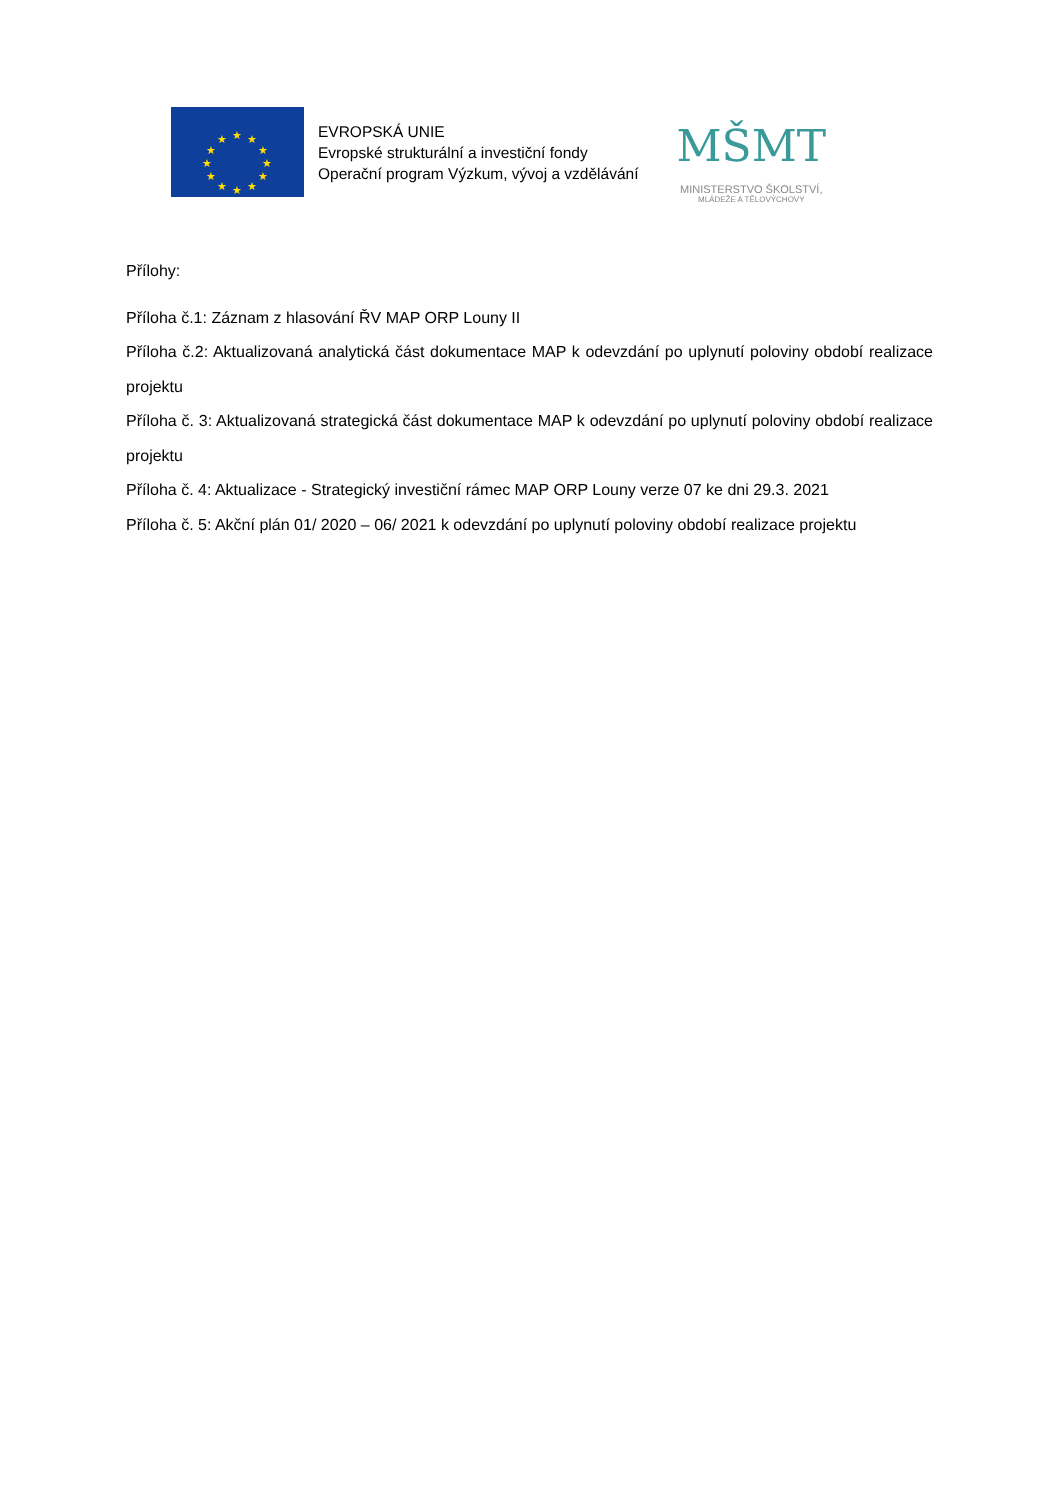★
★
★
★
★
★
★
★
★
★
★
★
EVROPSKÁ UNIE
Evropské strukturální a investiční fondy
Operační program Výzkum, vývoj a vzdělávání
MŠMT
MINISTERSTVO ŠKOLSTVÍ,
MLÁDEŽE A TĚLOVÝCHOVY
Přílohy:
Příloha č.1: Záznam z hlasování ŘV MAP ORP Louny II
Příloha č.2: Aktualizovaná analytická část dokumentace MAP k odevzdání po uplynutí poloviny období realizace projektu
Příloha č. 3: Aktualizovaná strategická část dokumentace MAP k odevzdání po uplynutí poloviny období realizace projektu
Příloha č. 4: Aktualizace - Strategický investiční rámec MAP ORP Louny verze 07 ke dni 29.3. 2021
Příloha č. 5: Akční plán 01/ 2020 – 06/ 2021 k odevzdání po uplynutí poloviny období realizace projektu